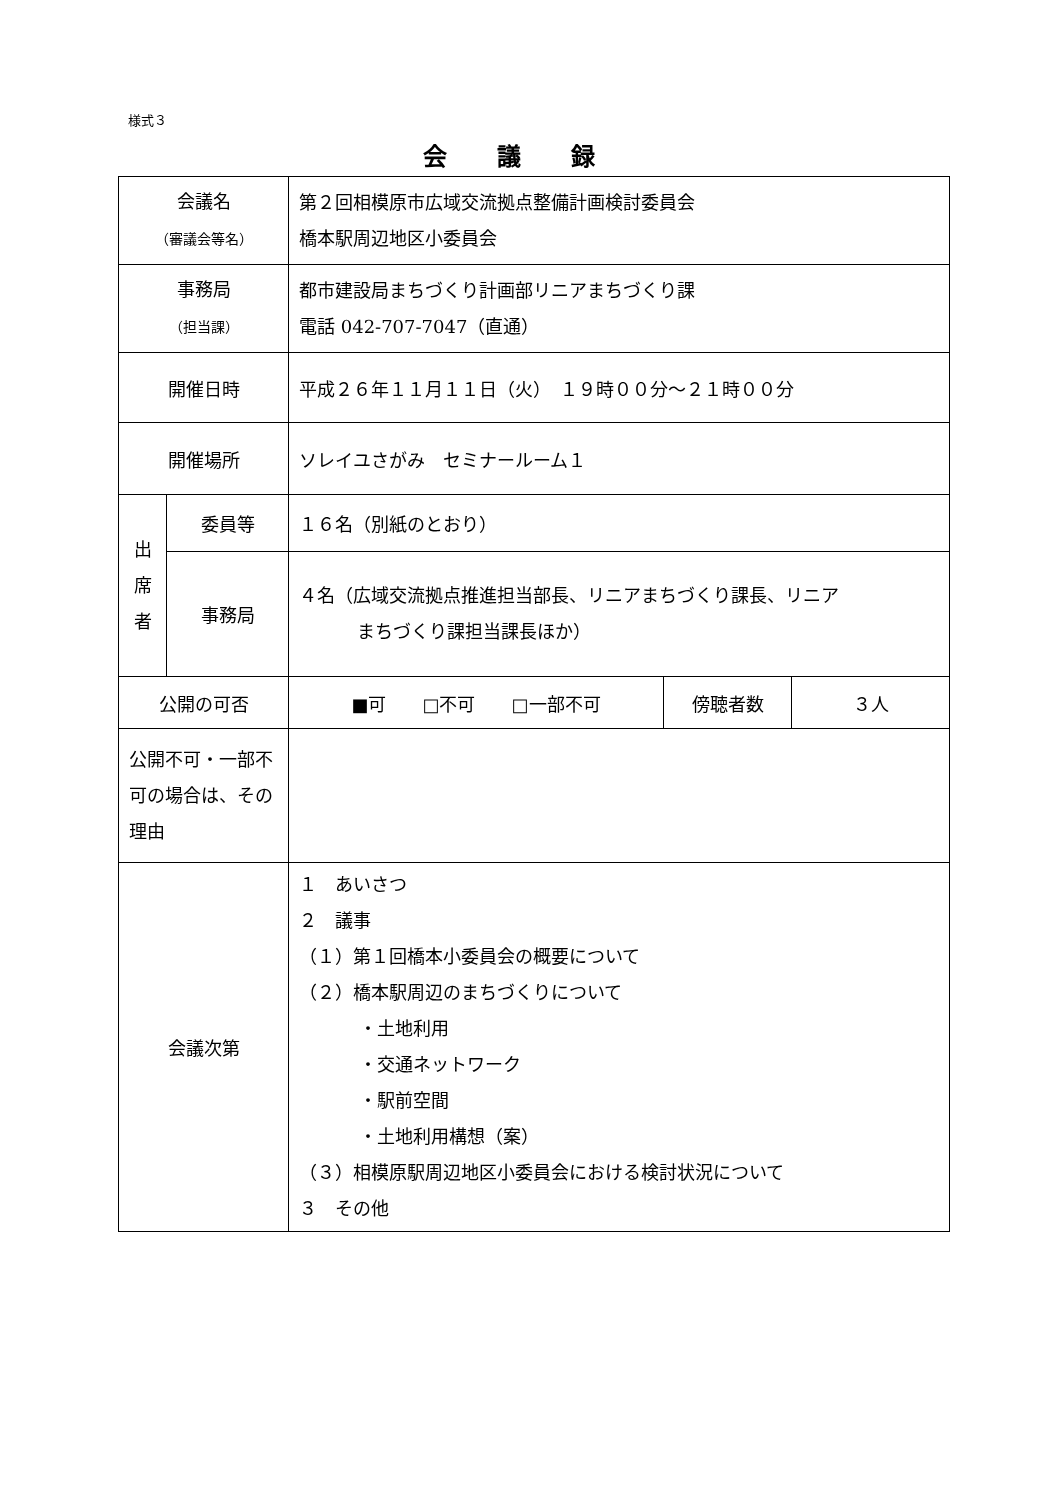様式３
会議録
| 会議名 （審議会等名） | | 第２回相模原市広域交流拠点整備計画検討委員会 橋本駅周辺地区小委員会 | | |
| 事務局 （担当課） | | 都市建設局まちづくり計画部リニアまちづくり課 電話 042-707-7047（直通） | | |
| 開催日時 | | 平成２６年１１月１１日（火） １９時００分～２１時００分 | | |
| 開催場所 | | ソレイユさがみ セミナールーム１ | | |
| 出 席 者 | 委員等 | １６名（別紙のとおり） | | |
| | 事務局 | ４名（広域交流拠点推進担当部長、リニアまちづくり課長、リニア まちづくり課担当課長ほか） | | |
| 公開の可否 | | ■可 □不可 □一部不可 | 傍聴者数 | ３人 |
| 公開不可・一部不可の場合は、その理由 | | | | |
| 会議次第 | | １ あいさつ ２ 議事 （１）第１回橋本小委員会の概要について （２）橋本駅周辺のまちづくりについて ・土地利用 ・交通ネットワーク ・駅前空間 ・土地利用構想（案） （３）相模原駅周辺地区小委員会における検討状況について ３ その他 | | |